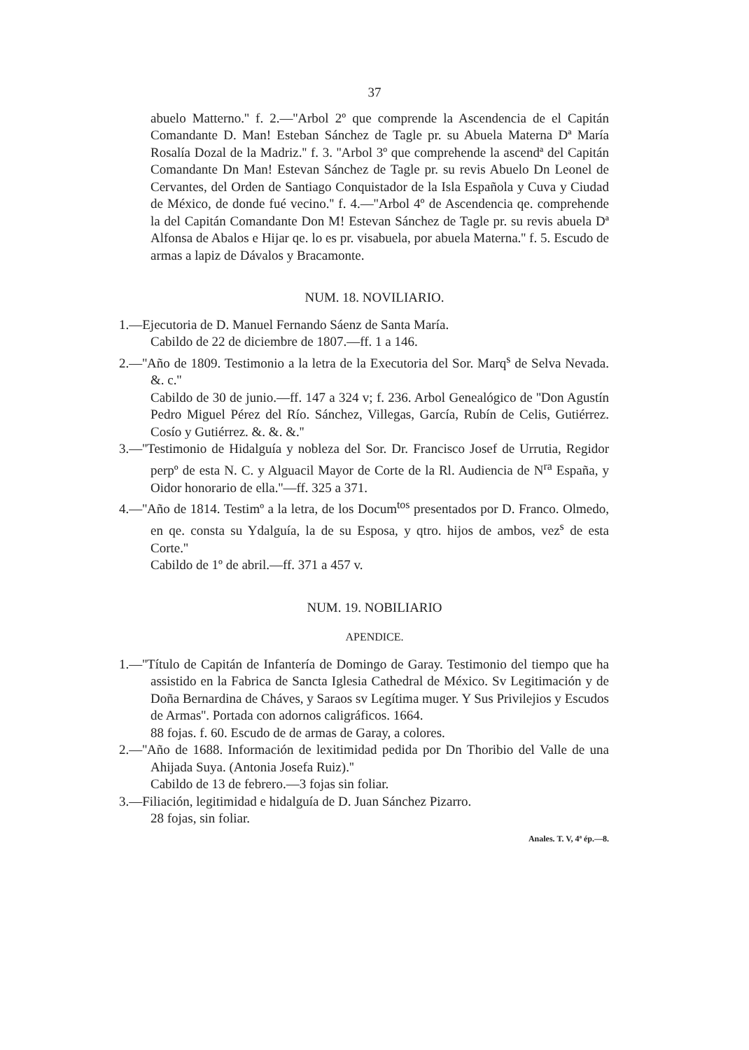37
abuelo Matterno.'' f. 2.—''Arbol 2º que comprende la Ascendencia de el Capitán Comandante D. Man! Esteban Sánchez de Tagle pr. su Abuela Materna Dª María Rosalía Dozal de la Madriz.'' f. 3. ''Arbol 3º que comprehende la ascendª del Capitán Comandante Dn Man! Estevan Sánchez de Tagle pr. su revis Abuelo Dn Leonel de Cervantes, del Orden de Santiago Conquistador de la Isla Española y Cuva y Ciudad de México, de donde fué vecino.'' f. 4.—''Arbol 4º de Ascendencia qe. comprehende la del Capitán Comandante Don M! Estevan Sánchez de Tagle pr. su revis abuela Dª Alfonsa de Abalos e Hijar qe. lo es pr. visabuela, por abuela Materna.'' f. 5. Escudo de armas a lapiz de Dávalos y Bracamonte.
NUM. 18. NOVILIARIO.
1.—Ejecutoria de D. Manuel Fernando Sáenz de Santa María.
Cabildo de 22 de diciembre de 1807.—ff. 1 a 146.
2.—''Año de 1809. Testimonio a la letra de la Executoria del Sor. Marq<sup>s</sup> de Selva Nevada. &. c.''
Cabildo de 30 de junio.—ff. 147 a 324 v; f. 236. Arbol Genealógico de ''Don Agustín Pedro Miguel Pérez del Río. Sánchez, Villegas, García, Rubín de Celis, Gutiérrez. Cosío y Gutiérrez. &. &. &.''
3.—''Testimonio de Hidalguía y nobleza del Sor. Dr. Francisco Josef de Urrutia, Regidor perpº de esta N. C. y Alguacil Mayor de Corte de la Rl. Audiencia de N<sup>ra</sup> España, y Oidor honorario de ella.''—ff. 325 a 371.
4.—''Año de 1814. Testimº a la letra, de los Docum<sup>tos</sup> presentados por D. Franco. Olmedo, en qe. consta su Ydalguía, la de su Esposa, y qtro. hijos de ambos, vez<sup>s</sup> de esta Corte.''
Cabildo de 1º de abril.—ff. 371 a 457 v.
NUM. 19. NOBILIARIO
APENDICE.
1.—''Título de Capitán de Infantería de Domingo de Garay. Testimonio del tiempo que ha assistido en la Fabrica de Sancta Iglesia Cathedral de México. Sv Legitimación y de Doña Bernardina de Cháves, y Saraos sv Legítima muger. Y Sus Privilejios y Escudos de Armas''. Portada con adornos caligráficos. 1664.
88 fojas. f. 60. Escudo de de armas de Garay, a colores.
2.—''Año de 1688. Información de lexitimidad pedida por Dn Thoribio del Valle de una Ahijada Suya. (Antonia Josefa Ruiz).''
Cabildo de 13 de febrero.—3 fojas sin foliar.
3.—Filiación, legitimidad e hidalguía de D. Juan Sánchez Pizarro.
28 fojas, sin foliar.
Anales. T. V, 4ª ép.—8.